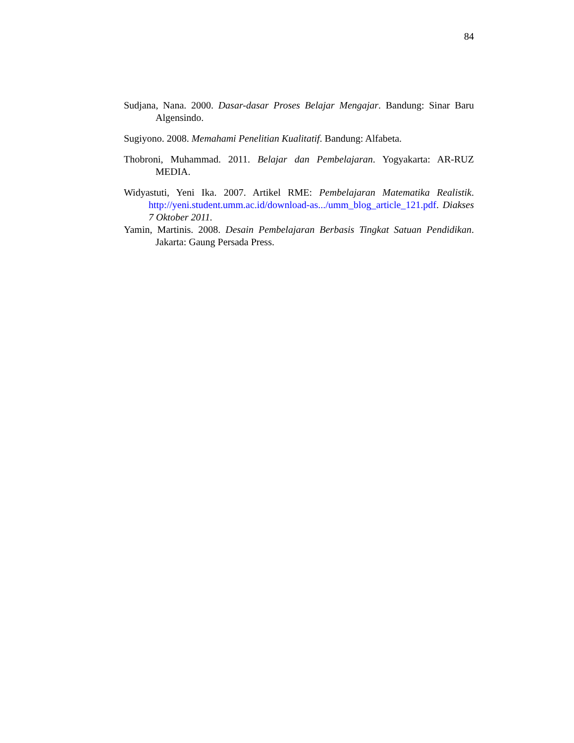84
Sudjana, Nana. 2000. Dasar-dasar Proses Belajar Mengajar. Bandung: Sinar Baru Algensindo.
Sugiyono. 2008. Memahami Penelitian Kualitatif. Bandung: Alfabeta.
Thobroni, Muhammad. 2011. Belajar dan Pembelajaran. Yogyakarta: AR-RUZ MEDIA.
Widyastuti, Yeni Ika. 2007. Artikel RME: Pembelajaran Matematika Realistik. http://yeni.student.umm.ac.id/download-as.../umm_blog_article_121.pdf. Diakses 7 Oktober 2011.
Yamin, Martinis. 2008. Desain Pembelajaran Berbasis Tingkat Satuan Pendidikan. Jakarta: Gaung Persada Press.